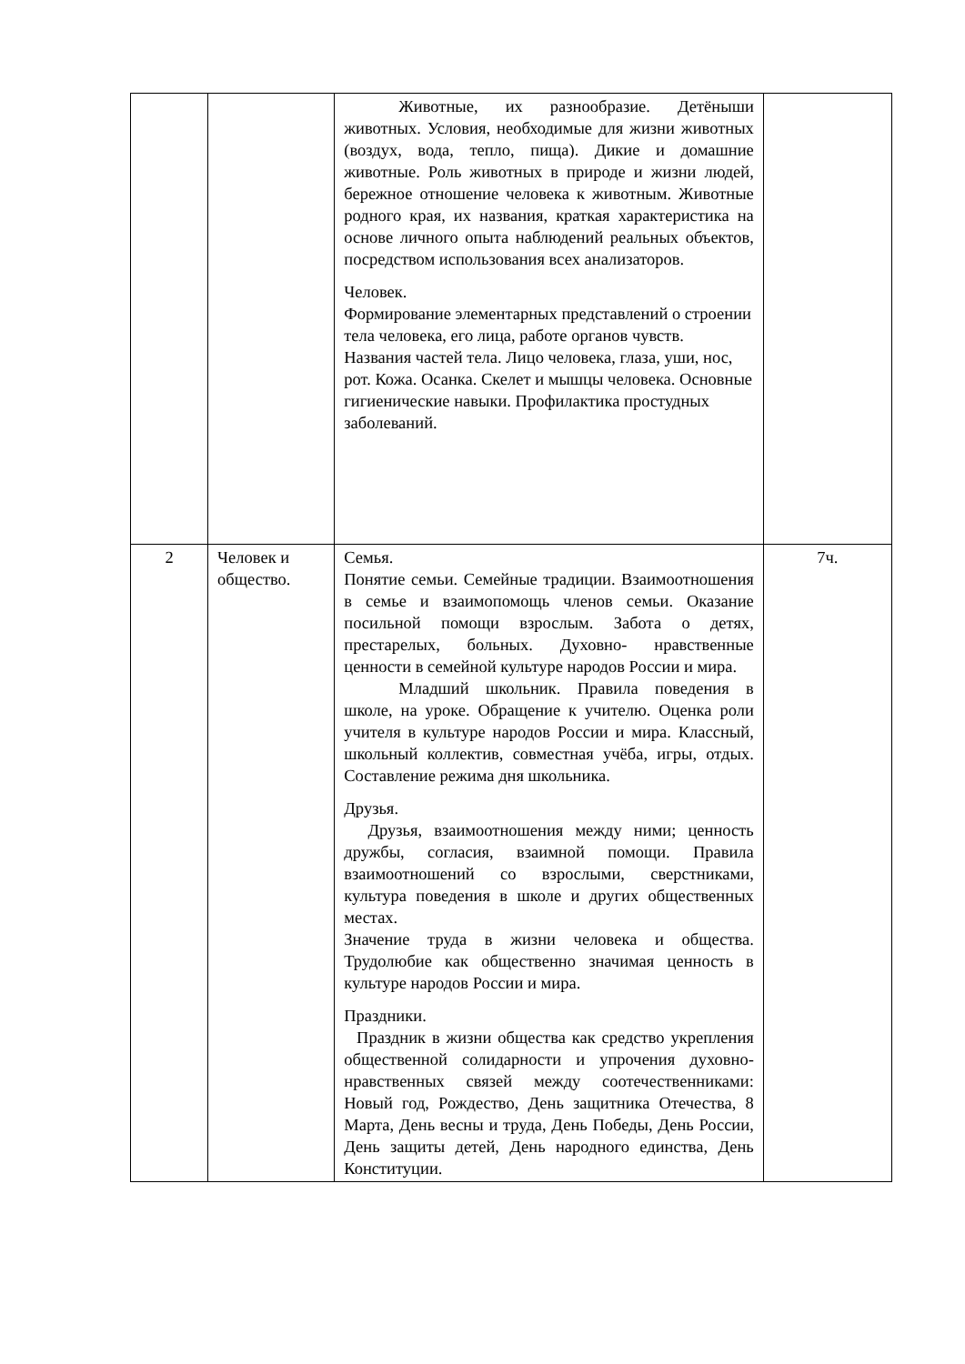| | | Животные, их разнообразие. Детёныши животных. Условия, необходимые для жизни животных (воздух, вода, тепло, пища). Дикие и домашние животные. Роль животных в природе и жизни людей, бережное отношение человека к животным. Животные родного края, их названия, краткая характеристика на основе личного опыта наблюдений реальных объектов, посредством использования всех анализаторов. Человек. Формирование элементарных представлений о строении тела человека, его лица, работе органов чувств. Названия частей тела. Лицо человека, глаза, уши, нос, рот. Кожа. Осанка. Скелет и мышцы человека. Основные гигиенические навыки. Профилактика простудных заболеваний. | |
| 2 | Человек и общество. | Семья. Понятие семьи. Семейные традиции. Взаимоотношения в семье и взаимопомощь членов семьи. Оказание посильной помощи взрослым. Забота о детях, престарелых, больных. Духовно- нравственные ценности в семейной культуре народов России и мира. Младший школьник. Правила поведения в школе, на уроке. Обращение к учителю. Оценка роли учителя в культуре народов России и мира. Классный, школьный коллектив, совместная учёба, игры, отдых. Составление режима дня школьника. Друзья. Друзья, взаимоотношения между ними; ценность дружбы, согласия, взаимной помощи. Правила взаимоотношений со взрослыми, сверстниками, культура поведения в школе и других общественных местах. Значение труда в жизни человека и общества. Трудолюбие как общественно значимая ценность в культуре народов России и мира. Праздники. Праздник в жизни общества как средство укрепления общественной солидарности и упрочения духовно-нравственных связей между соотечественниками: Новый год, Рождество, День защитника Отечества, 8 Марта, День весны и труда, День Победы, День России, День защиты детей, День народного единства, День Конституции. | 7ч. |